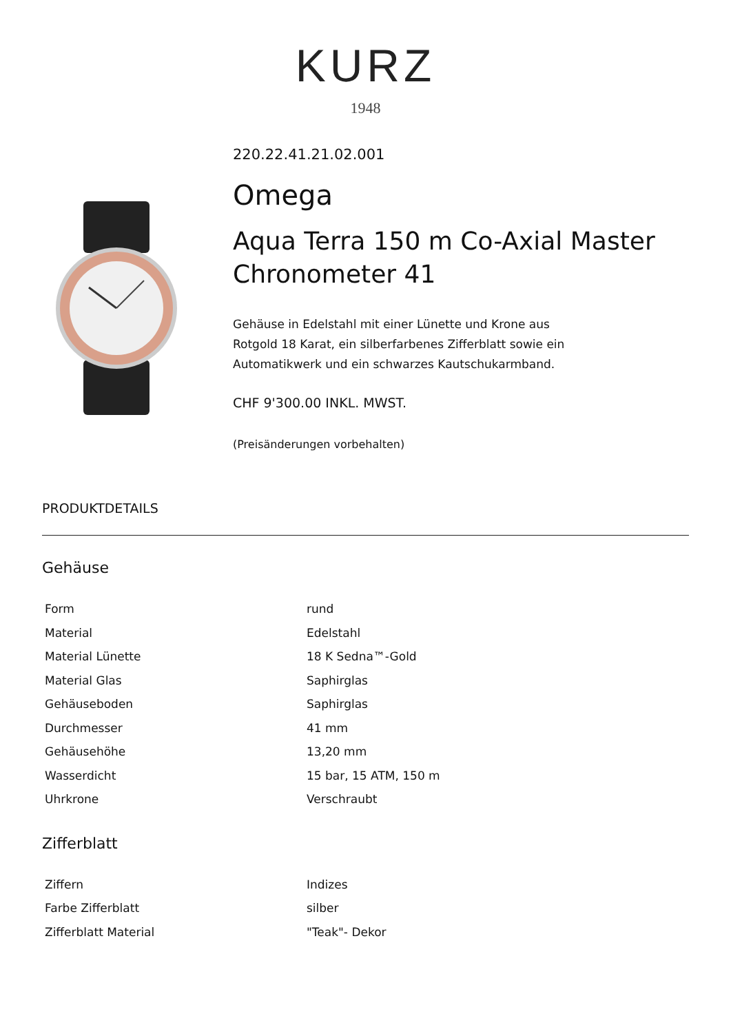KURZ
1948
220.22.41.21.02.001
Omega
Aqua Terra 150 m Co-Axial Master Chronometer 41
Gehäuse in Edelstahl mit einer Lünette und Krone aus
Rotgold 18 Karat, ein silberfarbenes Zifferblatt sowie ein
Automatikwerk und ein schwarzes Kautschukarmband.
CHF 9'300.00 INKL. MWST.
(Preisänderungen vorbehalten)
PRODUKTDETAILS
Gehäuse
| Form | rund |
| Material | Edelstahl |
| Material Lünette | 18 K Sedna™-Gold |
| Material Glas | Saphirglas |
| Gehäuseboden | Saphirglas |
| Durchmesser | 41 mm |
| Gehäusehöhe | 13,20 mm |
| Wasserdicht | 15 bar, 15 ATM, 150 m |
| Uhrkrone | Verschraubt |
Zifferblatt
| Ziffern | Indizes |
| Farbe Zifferblatt | silber |
| Zifferblatt Material | "Teak"- Dekor |